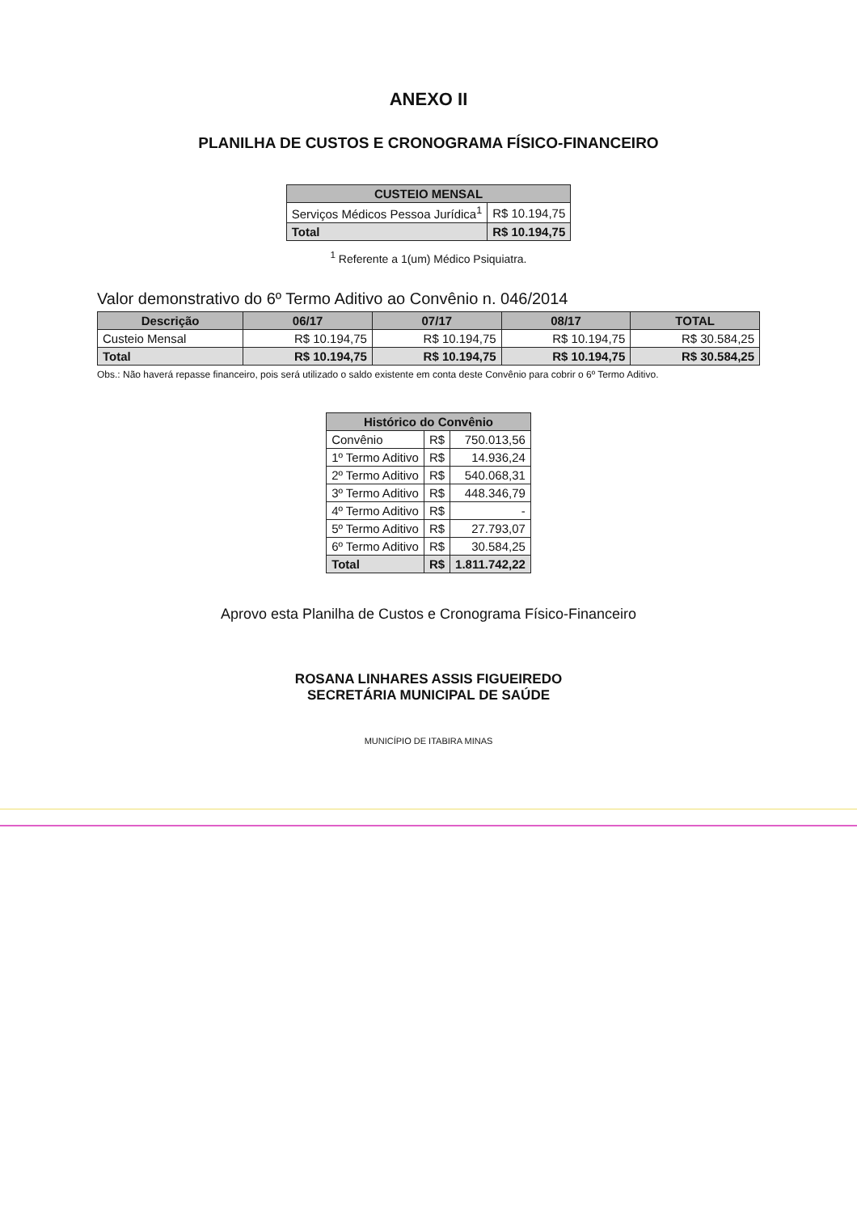ANEXO II
PLANILHA DE CUSTOS E CRONOGRAMA FÍSICO-FINANCEIRO
| CUSTEIO MENSAL | |
| --- | --- |
| Serviços Médicos Pessoa Jurídica<sup>1</sup> | R$ 10.194,75 |
| Total | R$ 10.194,75 |
<sup>1</sup> Referente a 1(um) Médico Psiquiatra.
Valor demonstrativo do 6º Termo Aditivo ao Convênio n. 046/2014
| Descrição | 06/17 | 07/17 | 08/17 | TOTAL |
| --- | --- | --- | --- | --- |
| Custeio Mensal | R$ 10.194,75 | R$ 10.194,75 | R$ 10.194,75 | R$ 30.584,25 |
| Total | R$ 10.194,75 | R$ 10.194,75 | R$ 10.194,75 | R$ 30.584,25 |
Obs.: Não haverá repasse financeiro, pois será utilizado o saldo existente em conta deste Convênio para cobrir o 6º Termo Aditivo.
| Histórico do Convênio | | |
| --- | --- | --- |
| Convênio | R$ | 750.013,56 |
| 1º Termo Aditivo | R$ | 14.936,24 |
| 2º Termo Aditivo | R$ | 540.068,31 |
| 3º Termo Aditivo | R$ | 448.346,79 |
| 4º Termo Aditivo | R$ | - |
| 5º Termo Aditivo | R$ | 27.793,07 |
| 6º Termo Aditivo | R$ | 30.584,25 |
| Total | R$ | 1.811.742,22 |
Aprovo esta Planilha de Custos e Cronograma Físico-Financeiro
ROSANA LINHARES ASSIS FIGUEIREDO
SECRETÁRIA MUNICIPAL DE SAÚDE
MUNICÍPIO DE ITABIRA MINAS